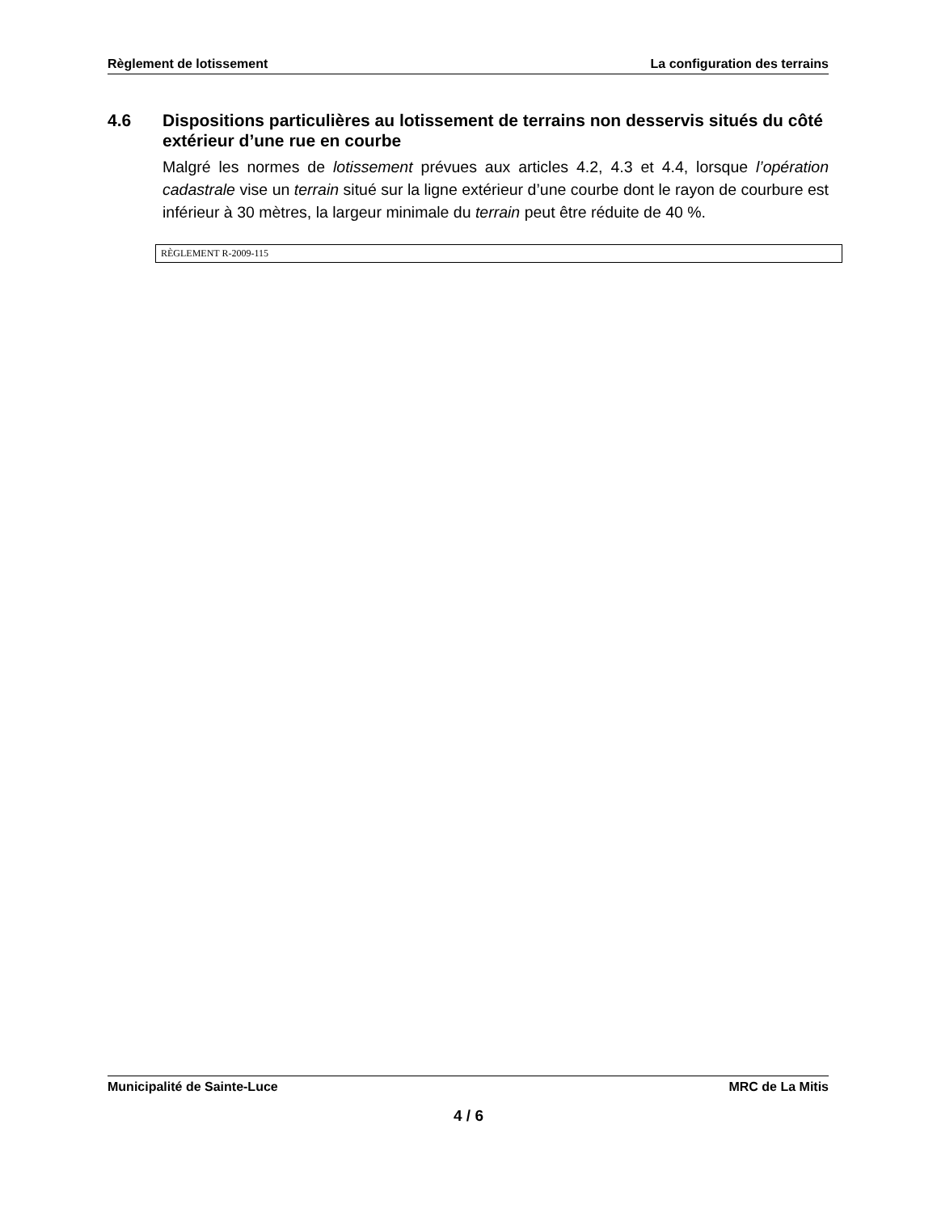Règlement de lotissement La configuration des terrains
4.6 Dispositions particulières au lotissement de terrains non desservis situés du côté extérieur d’une rue en courbe
Malgré les normes de lotissement prévues aux articles 4.2, 4.3 et 4.4, lorsque l’opération cadastrale vise un terrain situé sur la ligne extérieur d’une courbe dont le rayon de courbure est inférieur à 30 mètres, la largeur minimale du terrain peut être réduite de 40 %.
RÈGLEMENT R-2009-115
Municipalité de Sainte-Luce MRC de La Mitis
4 / 6